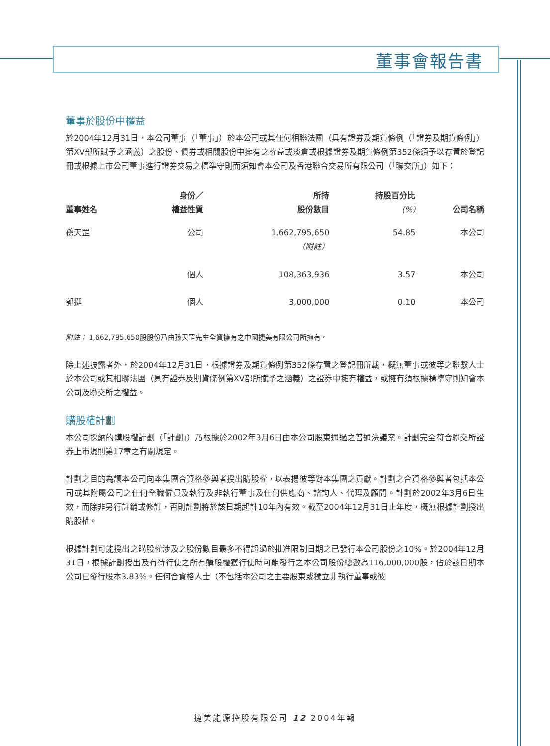董事會報告書
董事於股份中權益
於2004年12月31日，本公司董事（「董事」）於本公司或其任何相聯法團（具有證券及期貨條例（「證券及期貨條例」）第XV部所賦予之涵義）之股份、債券或相關股份中擁有之權益或淡倉或根據證券及期貨條例第352條須予以存置於登記冊或根據上市公司董事進行證券交易之標準守則而須知會本公司及香港聯合交易所有限公司（「聯交所」）如下：
| 董事姓名 | 身份／ 權益性質 | 所持 股份數目 | 持股百分比 (%) | 公司名稱 |
| --- | --- | --- | --- | --- |
| 孫天罡 | 公司 | 1,662,795,650 （附註） | 54.85 | 本公司 |
| | 個人 | 108,363,936 | 3.57 | 本公司 |
| 郭挺 | 個人 | 3,000,000 | 0.10 | 本公司 |
附註： 1,662,795,650股股份乃由孫天罡先生全資擁有之中國捷美有限公司所擁有。
除上述披露者外，於2004年12月31日，根據證券及期貨條例第352條存置之登記冊所載，概無董事或彼等之聯繫人士於本公司或其相聯法團（具有證券及期貨條例第XV部所賦予之涵義）之證券中擁有權益，或擁有須根據標準守則知會本公司及聯交所之權益。
購股權計劃
本公司採納的購股權計劃（「計劃」）乃根據於2002年3月6日由本公司股東通過之普通決議案。計劃完全符合聯交所證券上市規則第17章之有關規定。
計劃之目的為讓本公司向本集團合資格參與者授出購股權，以表揚彼等對本集團之貢獻。計劃之合資格參與者包括本公司或其附屬公司之任何全職僱員及執行及非執行董事及任何供應商、諮詢人、代理及顧問。計劃於2002年3月6日生效，而除非另行註銷或修訂，否則計劃將於該日期起計10年內有效。截至2004年12月31日止年度，概無根據計劃授出購股權。
根據計劃可能授出之購股權涉及之股份數目最多不得超過於批准限制日期之已發行本公司股份之10%。於2004年12月31日，根據計劃授出及有待行使之所有購股權獲行使時可能發行之本公司股份總數為116,000,000股，佔於該日期本公司已發行股本3.83%。任何合資格人士（不包括本公司之主要股東或獨立非執行董事或彼
捷美能源控股有限公司 12 2004年報